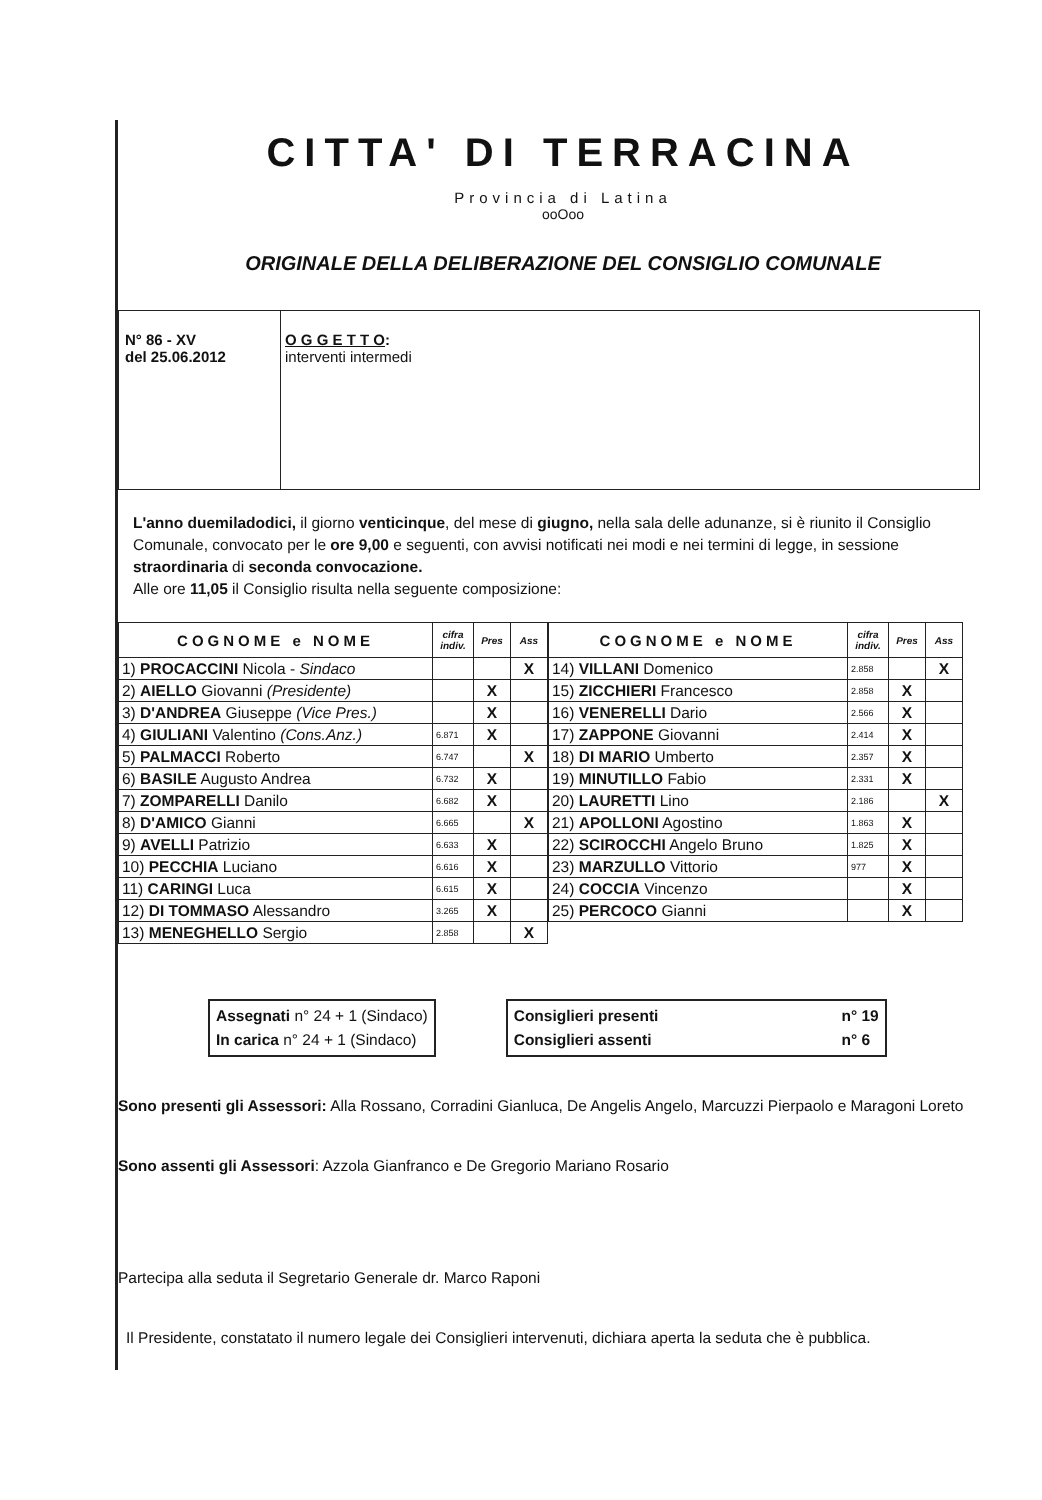CITTA' DI TERRACINA
Provincia di Latina
ooOoo
ORIGINALE DELLA DELIBERAZIONE DEL CONSIGLIO COMUNALE
N° 86 - XV
del 25.06.2012
O G G E T T O:
interventi intermedi
L'anno duemiladodici, il giorno venticinque, del mese di giugno, nella sala delle adunanze, si è riunito il Consiglio Comunale, convocato per le ore 9,00 e seguenti, con avvisi notificati nei modi e nei termini di legge, in sessione straordinaria di seconda convocazione.
Alle ore 11,05 il Consiglio risulta nella seguente composizione:
| COGNOME e NOME | cifra indiv. | Pres | Ass |
| --- | --- | --- | --- |
| 1) PROCACCINI Nicola - Sindaco | | | X |
| 2) AIELLO Giovanni (Presidente) | | X | |
| 3) D'ANDREA Giuseppe (Vice Pres.) | | X | |
| 4) GIULIANI Valentino (Cons.Anz.) | 6.871 | X | |
| 5) PALMACCI Roberto | 6.747 | | X |
| 6) BASILE Augusto Andrea | 6.732 | X | |
| 7) ZOMPARELLI Danilo | 6.682 | X | |
| 8) D'AMICO Gianni | 6.665 | | X |
| 9) AVELLI Patrizio | 6.633 | X | |
| 10) PECCHIA Luciano | 6.616 | X | |
| 11) CARINGI Luca | 6.615 | X | |
| 12) DI TOMMASO Alessandro | 3.265 | X | |
| 13) MENEGHELLO Sergio | 2.858 | | X |
| COGNOME e NOME | cifra indiv. | Pres | Ass |
| --- | --- | --- | --- |
| 14) VILLANI Domenico | 2.858 | | X |
| 15) ZICCHIERI Francesco | 2.858 | X | |
| 16) VENERELLI Dario | 2.566 | X | |
| 17) ZAPPONE Giovanni | 2.414 | X | |
| 18) DI MARIO Umberto | 2.357 | X | |
| 19) MINUTILLO Fabio | 2.331 | X | |
| 20) LAURETTI Lino | 2.186 | | X |
| 21) APOLLONI Agostino | 1.863 | X | |
| 22) SCIROCCHI Angelo Bruno | 1.825 | X | |
| 23) MARZULLO Vittorio | 977 | X | |
| 24) COCCIA Vincenzo | | X | |
| 25) PERCOCO Gianni | | X | |
Assegnati n° 24 + 1 (Sindaco)
In carica n° 24 + 1 (Sindaco)
Consiglieri presenti
Consiglieri assenti
n° 19
n° 6
Sono presenti gli Assessori: Alla Rossano, Corradini Gianluca, De Angelis Angelo, Marcuzzi Pierpaolo e Maragoni Loreto
Sono assenti gli Assessori: Azzola Gianfranco e De Gregorio Mariano Rosario
Partecipa alla seduta il Segretario Generale dr. Marco Raponi
Il Presidente, constatato il numero legale dei Consiglieri intervenuti, dichiara aperta la seduta che è pubblica.